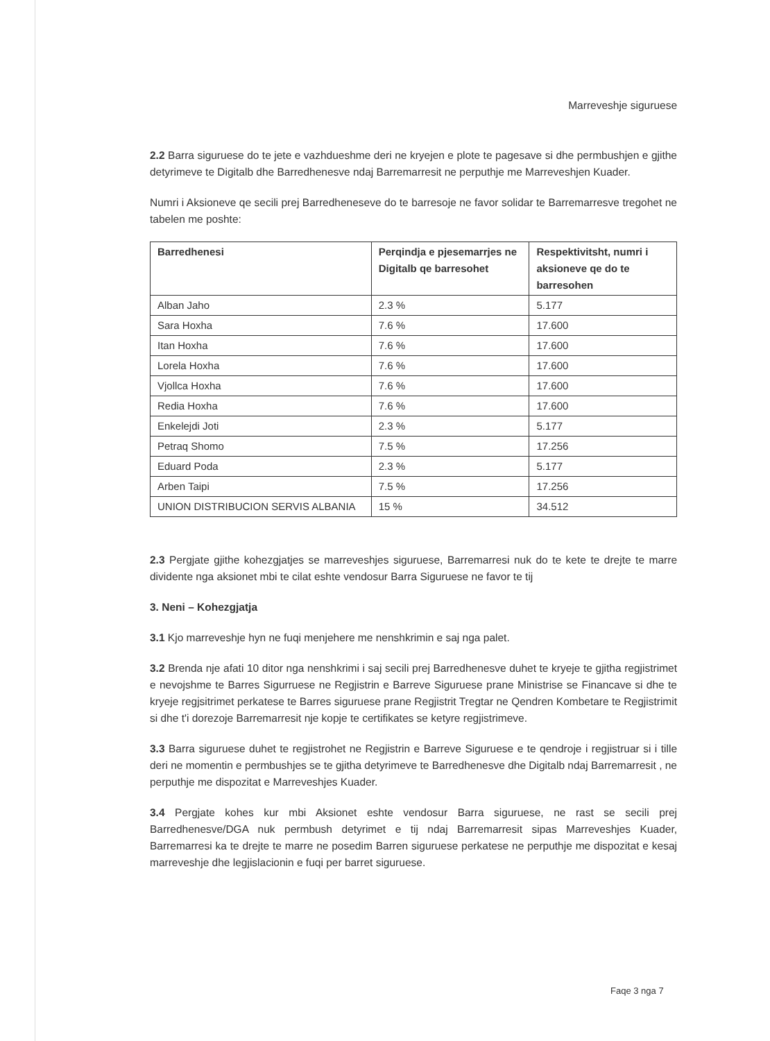Marreveshje siguruese
2.2 Barra siguruese do te jete e vazhdueshme deri ne kryejen e plote te pagesave si dhe permbushjen e gjithe detyrimeve te Digitalb dhe Barredhenesve ndaj Barremarresit ne perputhje me Marreveshjen Kuader.
Numri i Aksioneve qe secili prej Barredheneseve do te barresoje ne favor solidar te Barremarresve tregohet ne tabelen me poshte:
| Barredhenesi | Perqindja e pjesemarrjes ne Digitalb qe barresohet | Respektivitsht, numri i aksioneve qe do te barresohen |
| --- | --- | --- |
| Alban Jaho | 2.3 % | 5.177 |
| Sara Hoxha | 7.6 % | 17.600 |
| Itan Hoxha | 7.6 % | 17.600 |
| Lorela Hoxha | 7.6 % | 17.600 |
| Vjollca Hoxha | 7.6 % | 17.600 |
| Redia Hoxha | 7.6 % | 17.600 |
| Enkelejdi Joti | 2.3 % | 5.177 |
| Petraq Shomo | 7.5 % | 17.256 |
| Eduard Poda | 2.3 % | 5.177 |
| Arben Taipi | 7.5 % | 17.256 |
| UNION DISTRIBUCION SERVIS ALBANIA | 15 % | 34.512 |
2.3 Pergjate gjithe kohezgjatjes se marreveshjes siguruese, Barremarresi nuk do te kete te drejte te marre dividente nga aksionet mbi te cilat eshte vendosur Barra Siguruese ne favor te tij
3. Neni – Kohezgjatja
3.1 Kjo marreveshje hyn ne fuqi menjehere me nenshkrimin e saj nga palet.
3.2 Brenda nje afati 10 ditor nga nenshkrimi i saj secili prej Barredhenesve duhet te kryeje te gjitha regjistrimet e nevojshme te Barres Sigurruese ne Regjistrin e Barreve Siguruese prane Ministrise se Financave si dhe te kryeje regjsitrimet perkatese te Barres siguruese prane Regjistrit Tregtar ne Qendren Kombetare te Regjistrimit si dhe t'i dorezoje Barremarresit nje kopje te certifikates se ketyre regjistrimeve.
3.3 Barra siguruese duhet te regjistrohet ne Regjistrin e Barreve Siguruese e te qendroje i regjistruar si i tille deri ne momentin e permbushjes se te gjitha detyrimeve te Barredhenesve dhe Digitalb ndaj Barremarresit , ne perputhje me dispozitat e Marreveshjes Kuader.
3.4 Pergjate kohes kur mbi Aksionet eshte vendosur Barra siguruese, ne rast se secili prej Barredhenesve/DGA nuk permbush detyrimet e tij ndaj Barremarresit sipas Marreveshjes Kuader, Barremarresi ka te drejte te marre ne posedim Barren siguruese perkatese ne perputhje me dispozitat e kesaj marreveshje dhe legjislacionin e fuqi per barret siguruese.
Faqe 3 nga 7